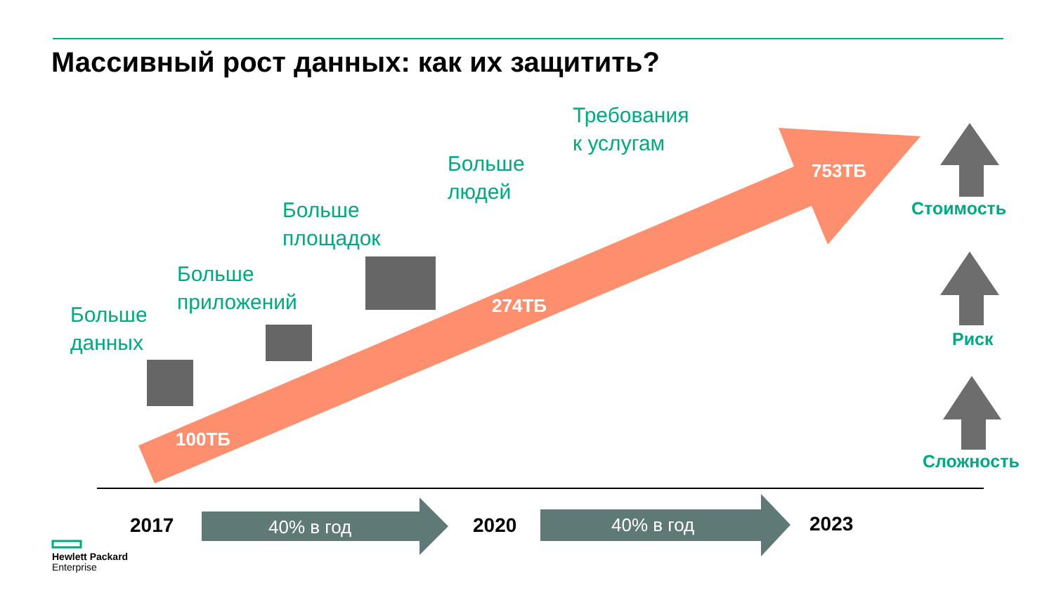Массивный рост данных: как их защитить?
Больше
данных
Больше
приложений
Больше
площадок
Больше
людей
Требования
к услугам
100ТБ
274ТБ
753ТБ
Стоимость
Риск
Сложность
2017 40% в год 2020 40% в год 2023
Hewlett Packard
Enterprise